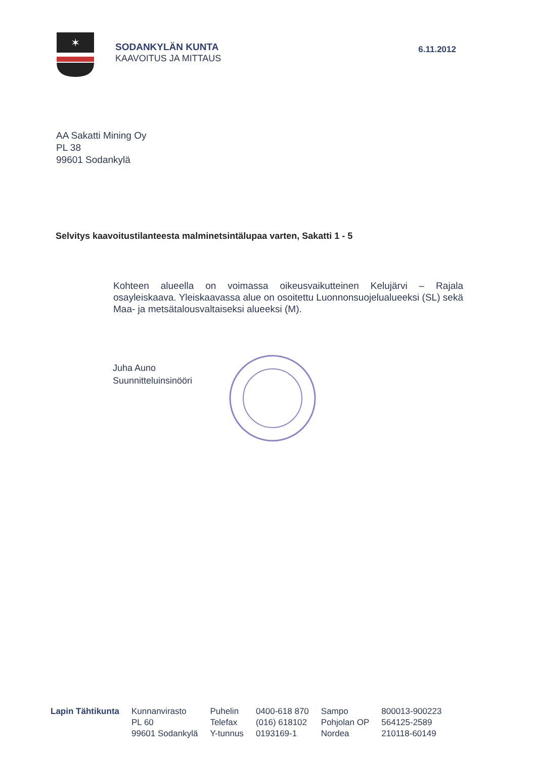✶
SODANKYLÄN KUNTA
KAAVOITUS JA MITTAUS
6.11.2012
AA Sakatti Mining Oy
PL 38
99601 Sodankylä
Selvitys kaavoitustilanteesta malminetsintälupaa varten, Sakatti 1 - 5
Kohteen alueella on voimassa oikeusvaikutteinen Kelujärvi – Rajala osayleiskaava. Yleiskaavassa alue on osoitettu Luonnonsuojelualueeksi (SL) sekä Maa- ja metsätalousvaltaiseksi alueeksi (M).
Juha Auno
Suunnitteluinsinööri
Lapin Tähtikunta Kunnanvirasto
PL 60
99601 Sodankylä
Puhelin
Telefax
Y-tunnus
0400-618 870
(016) 618102
0193169-1
Sampo
Pohjolan OP
Nordea
800013-900223
564125-2589
210118-60149